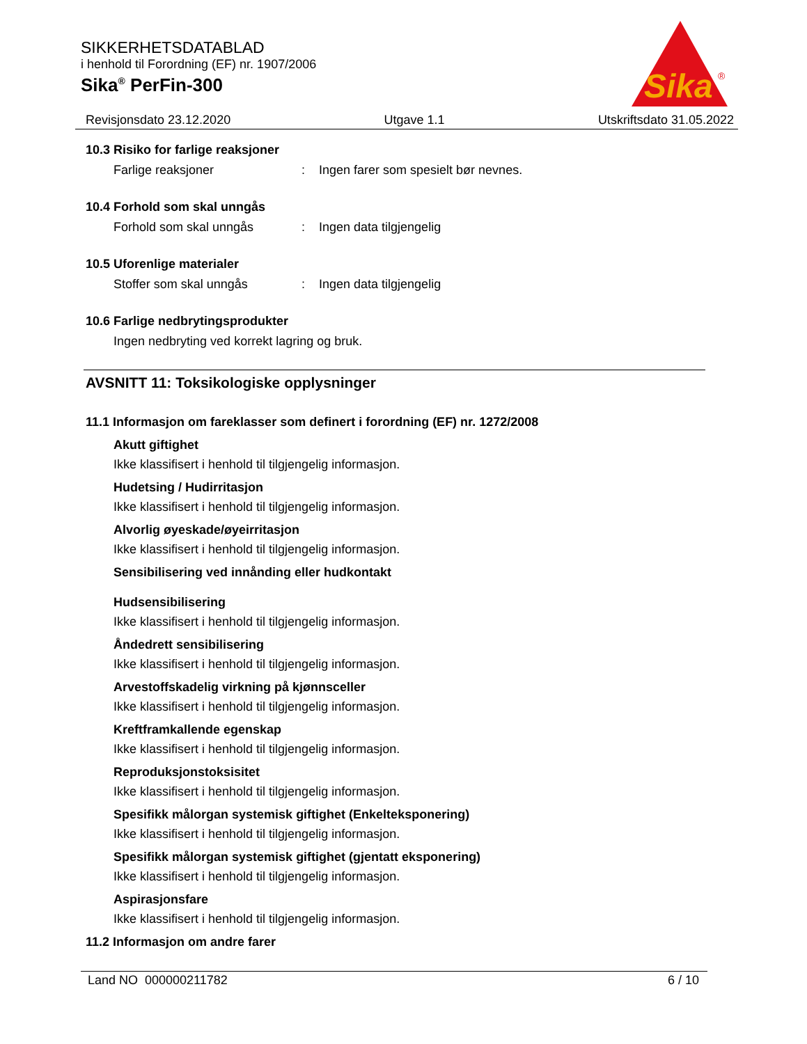SIKKERHETSDATABLAD
i henhold til Forordning (EF) nr. 1907/2006
Sika<sup>®</sup> PerFin-300
Sika
®
Revisjonsdato 23.12.2020 Utgave 1.1 Utskriftsdato 31.05.2022
10.3 Risiko for farlige reaksjoner
Farlige reaksjoner: Ingen farer som spesielt bør nevnes.
10.4 Forhold som skal unngås
Forhold som skal unngås: Ingen data tilgjengelig
10.5 Uforenlige materialer
Stoffer som skal unngås: Ingen data tilgjengelig
10.6 Farlige nedbrytingsprodukter
Ingen nedbryting ved korrekt lagring og bruk.
AVSNITT 11: Toksikologiske opplysninger
11.1 Informasjon om fareklasser som definert i forordning (EF) nr. 1272/2008
Akutt giftighet
Ikke klassifisert i henhold til tilgjengelig informasjon.
Hudetsing / Hudirritasjon
Ikke klassifisert i henhold til tilgjengelig informasjon.
Alvorlig øyeskade/øyeirritasjon
Ikke klassifisert i henhold til tilgjengelig informasjon.
Sensibilisering ved innånding eller hudkontakt
Hudsensibilisering
Ikke klassifisert i henhold til tilgjengelig informasjon.
Åndedrett sensibilisering
Ikke klassifisert i henhold til tilgjengelig informasjon.
Arvestoffskadelig virkning på kjønnsceller
Ikke klassifisert i henhold til tilgjengelig informasjon.
Kreftframkallende egenskap
Ikke klassifisert i henhold til tilgjengelig informasjon.
Reproduksjonstoksisitet
Ikke klassifisert i henhold til tilgjengelig informasjon.
Spesifikk målorgan systemisk giftighet (Enkelteksponering)
Ikke klassifisert i henhold til tilgjengelig informasjon.
Spesifikk målorgan systemisk giftighet (gjentatt eksponering)
Ikke klassifisert i henhold til tilgjengelig informasjon.
Aspirasjonsfare
Ikke klassifisert i henhold til tilgjengelig informasjon.
11.2 Informasjon om andre farer
Land NO 000000211782 6 / 10